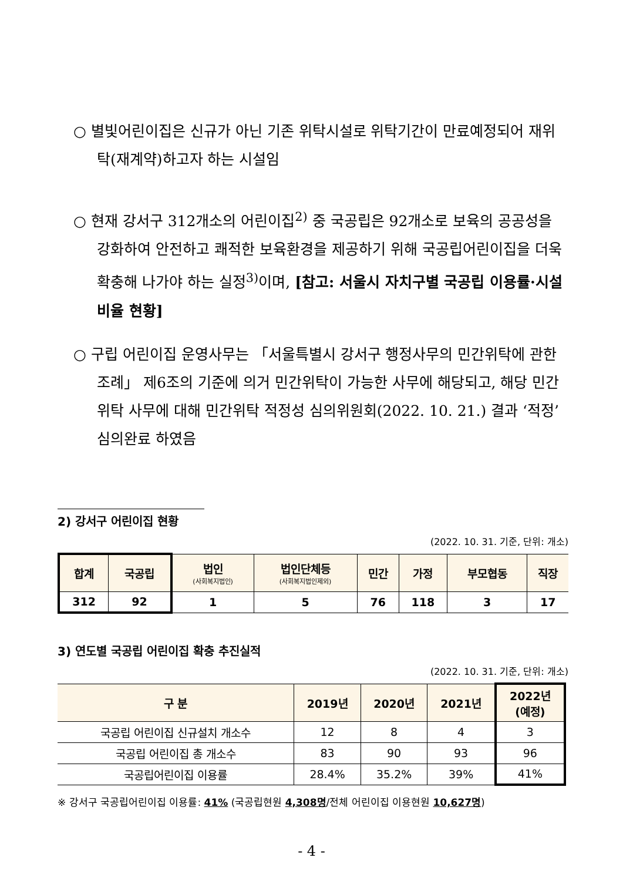○ 별빛어린이집은 신규가 아닌 기존 위탁시설로 위탁기간이 만료예정되어 재위탁(재계약)하고자 하는 시설임
○ 현재 강서구 312개소의 어린이집<sup>2)</sup> 중 국공립은 92개소로 보육의 공공성을 강화하여 안전하고 쾌적한 보육환경을 제공하기 위해 국공립어린이집을 더욱 확충해 나가야 하는 실정<sup>3)</sup>이며, [참고: 서울시 자치구별 국공립 이용률·시설비율 현황]
○ 구립 어린이집 운영사무는 「서울특별시 강서구 행정사무의 민간위탁에 관한 조례」 제6조의 기준에 의거 민간위탁이 가능한 사무에 해당되고, 해당 민간위탁 사무에 대해 민간위탁 적정성 심의위원회(2022. 10. 21.) 결과 ‘적정’ 심의완료 하였음
2) 강서구 어린이집 현황
(2022. 10. 31. 기준, 단위: 개소)
| 합계 | 국공립 | 법인 (사회복지법인) | 법인단체등 (사회복지법인제외) | 민간 | 가정 | 부모협동 | 직장 |
| --- | --- | --- | --- | --- | --- | --- | --- |
| 312 | 92 | 1 | 5 | 76 | 118 | 3 | 17 |
3) 연도별 국공립 어린이집 확충 추진실적
(2022. 10. 31. 기준, 단위: 개소)
| 구 분 | 2019년 | 2020년 | 2021년 | 2022년 (예정) |
| --- | --- | --- | --- | --- |
| 국공립 어린이집 신규설치 개소수 | 12 | 8 | 4 | 3 |
| 국공립 어린이집 총 개소수 | 83 | 90 | 93 | 96 |
| 국공립어린이집 이용률 | 28.4% | 35.2% | 39% | 41% |
※ 강서구 국공립어린이집 이용률: 41% (국공립현원 4,308명/전체 어린이집 이용현원 10,627명)
- 4 -